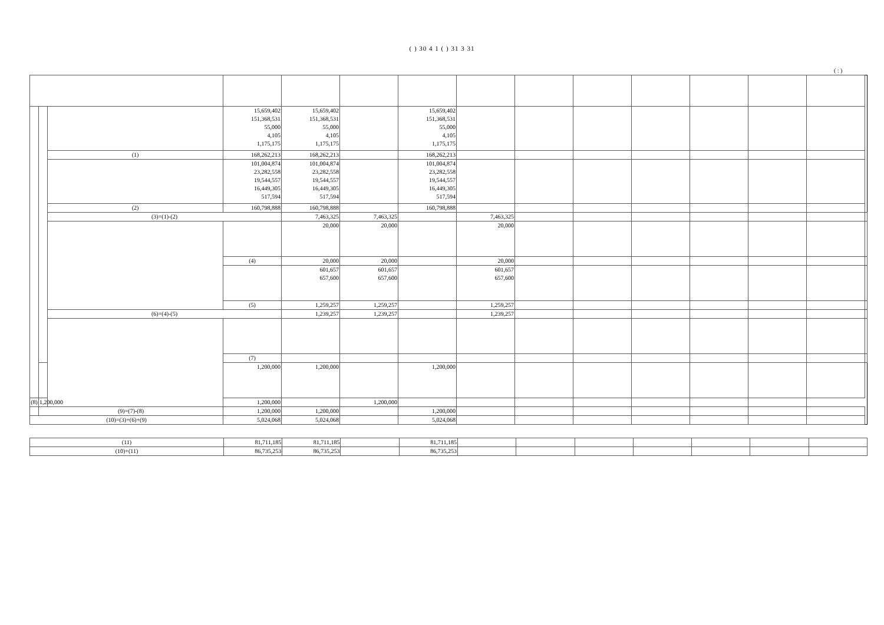( ) 30 4 1 ( ) 31 3 31
( : )
| | | | 15,659,402 151,368,531 55,000 4,105 1,175,175 | 15,659,402 151,368,531 55,000 4,105 1,175,175 | | 15,659,402 151,368,531 55,000 4,105 1,175,175 | | | | | | | | |
| | | (1) | 168,262,213 | 168,262,213 | | 168,262,213 | | | | | | | | |
| | | | 101,004,874 23,282,558 19,544,557 16,449,305 517,594 | 101,004,874 23,282,558 19,544,557 16,449,305 517,594 | | 101,004,874 23,282,558 19,544,557 16,449,305 517,594 | | | | | | | | |
| | | (2) | 160,798,888 | 160,798,888 | | 160,798,888 | | | | | | | | |
| | | (3)=(1)-(2) | | 7,463,325 | 7,463,325 | | 7,463,325 | | | | | | | |
| | | | | 20,000 | 20,000 | | 20,000 | | | | | | | |
| | | | (4) | 20,000 | 20,000 | | 20,000 | | | | | | | |
| | | | | 601,657 657,600 | 601,657 657,600 | | 601,657 657,600 | | | | | | | |
| | | | (5) | 1,259,257 | 1,259,257 | | 1,259,257 | | | | | | | |
| | | (6)=(4)-(5) | | 1,239,257 | 1,239,257 | | 1,239,257 | | | | | | | |
| | | | (7) | | | | | | | | | | | |
| | | | 1,200,000 | 1,200,000 | | 1,200,000 | | | | | | | | |
| (8) | 1,200,000 | | 1,200,000 | | 1,200,000 | | | | | | | | | |
| | (9)=(7)-(8) | | 1,200,000 | 1,200,000 | | 1,200,000 | | | | | | | | |
| (10)=(3)+(6)+(9) | | | 5,024,068 | 5,024,068 | | 5,024,068 | | | | | | | | |
| (11) | 81,711,185 | 81,711,185 | | 81,711,185 | | | | | | | |
| (10)+(11) | 86,735,253 | 86,735,253 | | 86,735,253 | | | | | | | |